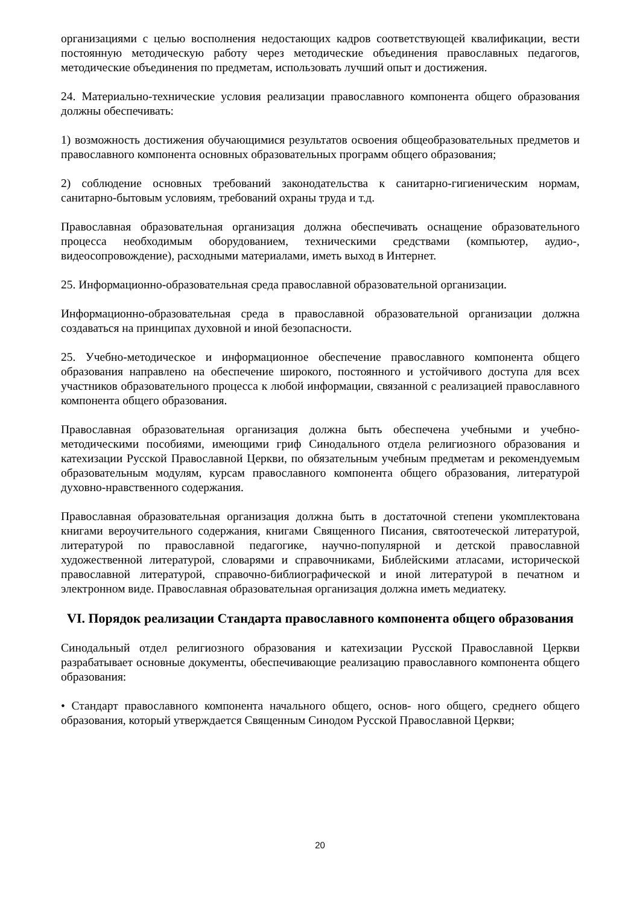организациями с целью восполнения недостающих кадров соответствующей квалификации, вести постоянную методическую работу через методические объединения православных педагогов, методические объединения по предметам, использовать лучший опыт и достижения.
24. Материально-технические условия реализации православного компонента общего образования должны обеспечивать:
1) возможность достижения обучающимися результатов освоения общеобразовательных предметов и православного компонента основных образовательных программ общего образования;
2) соблюдение основных требований законодательства к санитарно-гигиеническим нормам, санитарно-бытовым условиям, требований охраны труда и т.д.
Православная образовательная организация должна обеспечивать оснащение образовательного процесса необходимым оборудованием, техническими средствами (компьютер, аудио-, видеосопровождение), расходными материалами, иметь выход в Интернет.
25. Информационно-образовательная среда православной образовательной организации.
Информационно-образовательная среда в православной образовательной организации должна создаваться на принципах духовной и иной безопасности.
25. Учебно-методическое и информационное обеспечение православного компонента общего образования направлено на обеспечение широкого, постоянного и устойчивого доступа для всех участников образовательного процесса к любой информации, связанной с реализацией православного компонента общего образования.
Православная образовательная организация должна быть обеспечена учебными и учебно-методическими пособиями, имеющими гриф Синодального отдела религиозного образования и катехизации Русской Православной Церкви, по обязательным учебным предметам и рекомендуемым образовательным модулям, курсам православного компонента общего образования, литературой духовно-нравственного содержания.
Православная образовательная организация должна быть в достаточной степени укомплектована книгами вероучительного содержания, книгами Священного Писания, святоотеческой литературой, литературой по православной педагогике, научно-популярной и детской православной художественной литературой, словарями и справочниками, Библейскими атласами, исторической православной литературой, справочно-библиографической и иной литературой в печатном и электронном виде. Православная образовательная организация должна иметь медиатеку.
VI. Порядок реализации Стандарта православного компонента общего образования
Синодальный отдел религиозного образования и катехизации Русской Православной Церкви разрабатывает основные документы, обеспечивающие реализацию православного компонента общего образования:
• Стандарт православного компонента начального общего, основ- ного общего, среднего общего образования, который утверждается Священным Синодом Русской Православной Церкви;
20